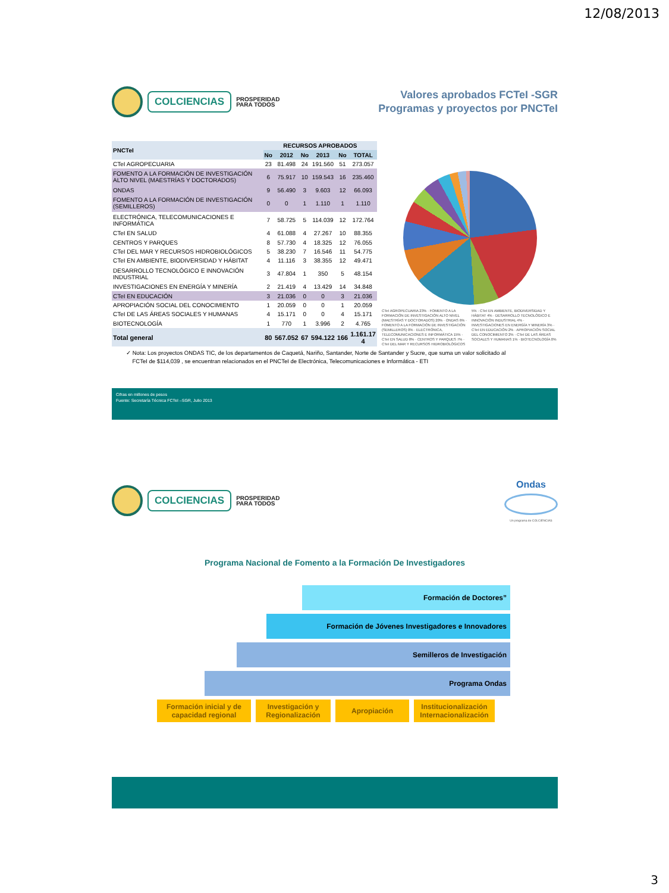12/08/2013
COLCIENCIAS
PROSPERIDAD
PARA TODOS
Valores aprobados FCTeI -SGR
Programas y proyectos por PNCTeI
| PNCTeI | RECURSOS APROBADOS | | | | | |
| --- | --- | --- | --- | --- | --- | --- |
| | No | 2012 | No | 2013 | No | TOTAL |
| CTeI AGROPECUARIA | 23 | 81.498 | 24 | 191.560 | 51 | 273.057 |
| FOMENTO A LA FORMACIÓN DE INVESTIGACIÓN ALTO NIVEL (MAESTRÍAS Y DOCTORADOS) | 6 | 75.917 | 10 | 159.543 | 16 | 235.460 |
| ONDAS | 9 | 56.490 | 3 | 9.603 | 12 | 66.093 |
| FOMENTO A LA FORMACIÓN DE INVESTIGACIÓN (SEMILLEROS) | 0 | 0 | 1 | 1.110 | 1 | 1.110 |
| ELECTRÓNICA, TELECOMUNICACIONES E INFORMÁTICA | 7 | 58.725 | 5 | 114.039 | 12 | 172.764 |
| CTeI EN SALUD | 4 | 61.088 | 4 | 27.267 | 10 | 88.355 |
| CENTROS Y PARQUES | 8 | 57.730 | 4 | 18.325 | 12 | 76.055 |
| CTeI DEL MAR Y RECURSOS HIDROBIOLÓGICOS | 5 | 38.230 | 7 | 16.546 | 11 | 54.775 |
| CTeI EN AMBIENTE, BIODIVERSIDAD Y HÁBITAT | 4 | 11.116 | 3 | 38.355 | 12 | 49.471 |
| DESARROLLO TECNOLÓGICO E INNOVACIÓN INDUSTRIAL | 3 | 47.804 | 1 | 350 | 5 | 48.154 |
| INVESTIGACIONES EN ENERGÍA Y MINERÍA | 2 | 21.419 | 4 | 13.429 | 14 | 34.848 |
| CTeI EN EDUCACIÓN | 3 | 21.036 | 0 | 0 | 3 | 21.036 |
| APROPIACIÓN SOCIAL DEL CONOCIMIENTO | 1 | 20.059 | 0 | 0 | 1 | 20.059 |
| CTeI DE LAS ÁREAS SOCIALES Y HUMANAS | 4 | 15.171 | 0 | 0 | 4 | 15.171 |
| BIOTECNOLOGÍA | 1 | 770 | 1 | 3.996 | 2 | 4.765 |
| Total general | 80 | 567.052 | 67 | 594.122 | 166 | 1.161.17 4 |
CTeI AGROPECUARIA 23% · FOMENTO A LA FORMACIÓN DE INVESTIGACIÓN ALTO NIVEL (MAESTRÍAS Y DOCTORADOS) 20% · ONDAS 6% · FOMENTO A LA FORMACIÓN DE INVESTIGACIÓN (SEMILLEROS) 0% · ELECTRÓNICA, TELECOMUNICACIONES E INFORMÁTICA 15% · CTeI EN SALUD 8% · CENTROS Y PARQUES 7% · CTeI DEL MAR Y RECURSOS HIDROBIOLÓGICOS 5% · CTeI EN AMBIENTE, BIODIVERSIDAD Y HÁBITAT 4% · DESARROLLO TECNOLÓGICO E INNOVACIÓN INDUSTRIAL 4% · INVESTIGACIONES EN ENERGÍA Y MINERÍA 3% · CTeI EN EDUCACIÓN 2% · APROPIACIÓN SOCIAL DEL CONOCIMIENTO 2% · CTeI DE LAS ÁREAS SOCIALES Y HUMANAS 1% · BIOTECNOLOGÍA 0%
✓ Nota: Los proyectos ONDAS TIC, de los departamentos de Caquetá, Nariño, Santander, Norte de Santander y Sucre, que suma un valor solicitado al
FCTeI de $114,039 , se encuentran relacionados en el PNCTeI de Electrónica, Telecomunicaciones e Informática - ETI
Cifras en millones de pesos
Fuente: Secretaría Técnica FCTeI –SGR, Julio 2013
COLCIENCIAS
PROSPERIDAD
PARA TODOS
Ondas
Un programa de COLCIENCIAS
Programa Nacional de Fomento a la Formación De Investigadores
Formación de Doctores”
Formación de Jóvenes Investigadores e Innovadores
Semilleros de Investigación
Programa Ondas
Formación inicial y de capacidad regional
Investigación y Regionalización
Apropiación Institucionalización Internacionalización
3